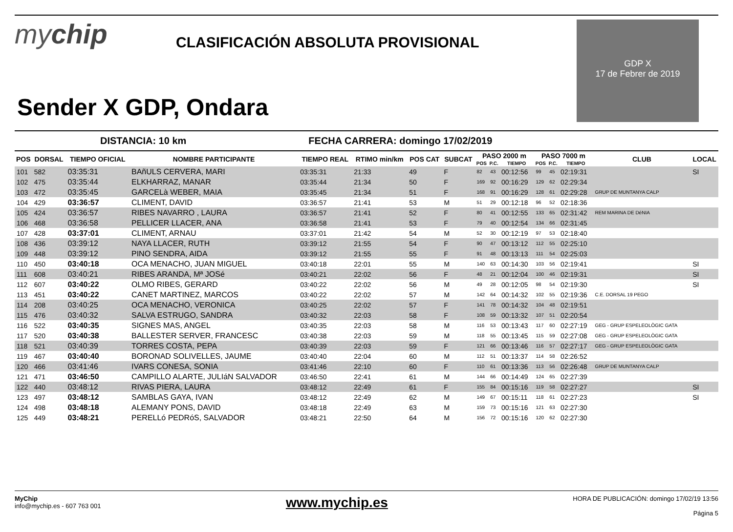mychip
CLASIFICACIÓN ABSOLUTA PROVISIONAL
Sender X GDP, Ondara
GDP X
17 de Febrer de 2019
DISTANCIA: 10 km FECHA CARRERA: domingo 17/02/2019
| POS | DORSAL | TIEMPO OFICIAL | NOMBRE PARTICIPANTE | TIEMPO REAL | RTIMO min/km | POS CAT | SUBCAT | PASO 2000 m | | | PASO 7000 m | | | CLUB | LOCAL |
| --- | --- | --- | --- | --- | --- | --- | --- | --- | --- | --- | --- | --- | --- | --- | --- |
| | | | | | | | | POS | P.C. | TIEMPO | POS | P.C. | TIEMPO | | |
| 101 | 582 | 03:35:31 | BAñULS CERVERA, MARI | 03:35:31 | 21:33 | 49 | F | 82 | 43 | 00:12:56 | 99 | 45 | 02:19:31 | | SI |
| 102 | 475 | 03:35:44 | ELKHARRAZ, MANAR | 03:35:44 | 21:34 | 50 | F | 169 | 92 | 00:16:29 | 129 | 62 | 02:29:34 | | |
| 103 | 472 | 03:35:45 | GARCELà WEBER, MAIA | 03:35:45 | 21:34 | 51 | F | 168 | 91 | 00:16:29 | 128 | 61 | 02:29:28 | GRUP DE MUNTANYA CALP | |
| 104 | 429 | 03:36:57 | CLIMENT, DAVID | 03:36:57 | 21:41 | 53 | M | 51 | 29 | 00:12:18 | 96 | 52 | 02:18:36 | | |
| 105 | 424 | 03:36:57 | RIBES NAVARRO , LAURA | 03:36:57 | 21:41 | 52 | F | 80 | 41 | 00:12:55 | 133 | 65 | 02:31:42 | REM MARINA DE DéNIA | |
| 106 | 468 | 03:36:58 | PELLICER LLACER, ANA | 03:36:58 | 21:41 | 53 | F | 79 | 40 | 00:12:54 | 134 | 66 | 02:31:45 | | |
| 107 | 428 | 03:37:01 | CLIMENT, ARNAU | 03:37:01 | 21:42 | 54 | M | 52 | 30 | 00:12:19 | 97 | 53 | 02:18:40 | | |
| 108 | 436 | 03:39:12 | NAYA LLACER, RUTH | 03:39:12 | 21:55 | 54 | F | 90 | 47 | 00:13:12 | 112 | 55 | 02:25:10 | | |
| 109 | 448 | 03:39:12 | PINO SENDRA, AIDA | 03:39:12 | 21:55 | 55 | F | 91 | 48 | 00:13:13 | 111 | 54 | 02:25:03 | | |
| 110 | 450 | 03:40:18 | OCA MENACHO, JUAN MIGUEL | 03:40:18 | 22:01 | 55 | M | 140 | 63 | 00:14:30 | 103 | 56 | 02:19:41 | | SI |
| 111 | 608 | 03:40:21 | RIBES ARANDA, Mª JOSé | 03:40:21 | 22:02 | 56 | F | 48 | 21 | 00:12:04 | 100 | 46 | 02:19:31 | | SI |
| 112 | 607 | 03:40:22 | OLMO RIBES, GERARD | 03:40:22 | 22:02 | 56 | M | 49 | 28 | 00:12:05 | 98 | 54 | 02:19:30 | | SI |
| 113 | 451 | 03:40:22 | CANET MARTINEZ, MARCOS | 03:40:22 | 22:02 | 57 | M | 142 | 64 | 00:14:32 | 102 | 55 | 02:19:36 | C.E. DORSAL 19 PEGO | |
| 114 | 208 | 03:40:25 | OCA MENACHO, VERONICA | 03:40:25 | 22:02 | 57 | F | 141 | 78 | 00:14:32 | 104 | 48 | 02:19:51 | | |
| 115 | 476 | 03:40:32 | SALVA ESTRUGO, SANDRA | 03:40:32 | 22:03 | 58 | F | 108 | 59 | 00:13:32 | 107 | 51 | 02:20:54 | | |
| 116 | 522 | 03:40:35 | SIGNES MAS, ANGEL | 03:40:35 | 22:03 | 58 | M | 116 | 53 | 00:13:43 | 117 | 60 | 02:27:19 | GEG - GRUP ESPELEOLÒGIC GATA | |
| 117 | 520 | 03:40:38 | BALLESTER SERVER, FRANCESC | 03:40:38 | 22:03 | 59 | M | 118 | 55 | 00:13:45 | 115 | 59 | 02:27:08 | GEG - GRUP ESPELEOLÒGIC GATA | |
| 118 | 521 | 03:40:39 | TORRES COSTA, PEPA | 03:40:39 | 22:03 | 59 | F | 121 | 66 | 00:13:46 | 116 | 57 | 02:27:17 | GEG - GRUP ESPELEOLÒGIC GATA | |
| 119 | 467 | 03:40:40 | BORONAD SOLIVELLES, JAUME | 03:40:40 | 22:04 | 60 | M | 112 | 51 | 00:13:37 | 114 | 58 | 02:26:52 | | |
| 120 | 466 | 03:41:46 | IVARS CONESA, SONIA | 03:41:46 | 22:10 | 60 | F | 110 | 61 | 00:13:36 | 113 | 56 | 02:26:48 | GRUP DE MUNTANYA CALP | |
| 121 | 471 | 03:46:50 | CAMPILLO ALARTE, JULIáN SALVADOR | 03:46:50 | 22:41 | 61 | M | 144 | 66 | 00:14:49 | 124 | 65 | 02:27:39 | | |
| 122 | 440 | 03:48:12 | RIVAS PIERA, LAURA | 03:48:12 | 22:49 | 61 | F | 155 | 84 | 00:15:16 | 119 | 58 | 02:27:27 | | SI |
| 123 | 497 | 03:48:12 | SAMBLAS GAYA, IVAN | 03:48:12 | 22:49 | 62 | M | 149 | 67 | 00:15:11 | 118 | 61 | 02:27:23 | | SI |
| 124 | 498 | 03:48:18 | ALEMANY PONS, DAVID | 03:48:18 | 22:49 | 63 | M | 159 | 73 | 00:15:16 | 121 | 63 | 02:27:30 | | |
| 125 | 449 | 03:48:21 | PERELLó PEDRóS, SALVADOR | 03:48:21 | 22:50 | 64 | M | 156 | 72 | 00:15:16 | 120 | 62 | 02:27:30 | | |
MyChip
info@mychip.es - 607 763 001
www.mychip.es
HORA DE PUBLICACIÓN: domingo 17/02/19 13:56
Página 5